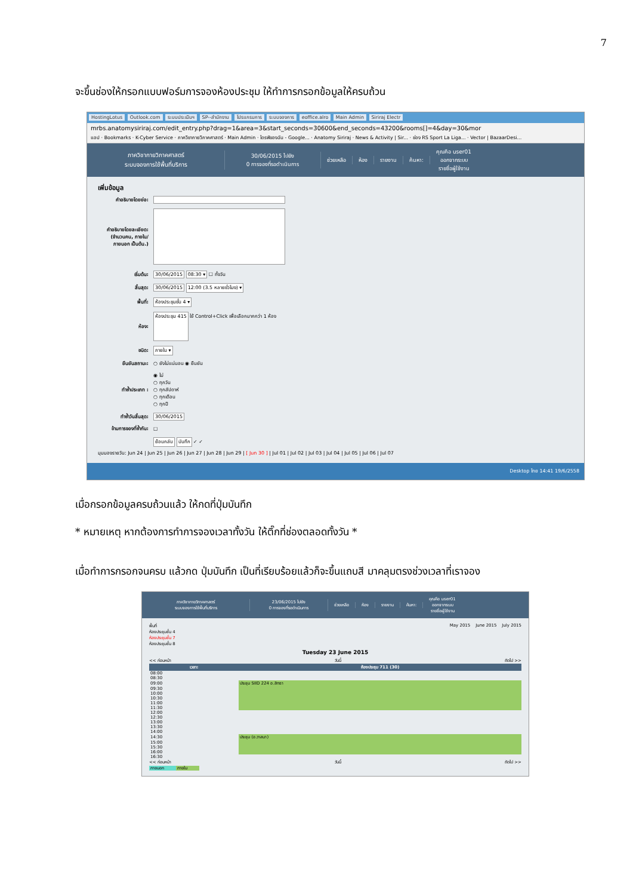7
จะขึ้นช่องให้กรอกแบบฟอร์มการจองห้องประชุม ให้ทำการกรอกข้อมูลให้ครบถ้วน
HostingLotus Outlook.com ระบบประเมินฯ SP--สำนักงาน โปรแกรมการ ระบบจองการ eoffice.alro Main Admin Siriraj Electr
mrbs.anatomysiriraj.com/edit_entry.php?drag=1&area=3&start_seconds=30600&end_seconds=43200&rooms[]=4&day=30&mor
แอป · Bookmarks · K-Cyber Service · ภาควิชากายวิภาคศาสตร์ · Main Admin · ไดรฟ์ของฉัน - Google... · Anatomy Siriraj · News & Activity | Sir... · ช่อง RS Sport La Liga... · Vector | BazaarDesi...
ภาควิชากายวิภาคศาสตร์
ระบบจองการใช้พื้นที่บริการ
30/06/2015 ไปยัง
0 การจองที่รอดำเนินการ
ช่วยเหลือ ห้อง รายงาน ค้นหา:
คุณคือ user01
ออกจากระบบ
รายชื่อผู้ใช้งาน
เพิ่มข้อมูล
| คำอธิบายโดยย่อ: | |
| คำอธิบายโดยละเอียด: (จำนวนคน, ภายใน/ภายนอก เป็นต้น.) | |
| เริ่มต้น: | 30/06/2015 08:30 ▾ ☐ ทั้งวัน |
| สิ้นสุด: | 30/06/2015 12:00 (3.5 หลายชั่วโมง) ▾ |
| พื้นที่: | ห้องประชุมชั้น 4 ▾ |
| ห้อง: | ห้องประชุม 415 ใช้ Control+Click เพื่อเลือกมากกว่า 1 ห้อง |
| ชนิด: | ภายใน ▾ |
| ยืนยันสถานะ: | ○ ยังไม่แน่นอน ◉ ยืนยัน |
| ทำซ้ำประเภท : | ◉ ไม่ ○ ทุกวัน ○ ทุกสัปดาห์ ○ ทุกเดือน ○ ทุกปี |
| ทำซ้ำวันสิ้นสุด: | 30/06/2015 |
| ข้ามการจองที่ซ้ำกัน: | ☐ |
| | ย้อนกลับ บันทึก ✓ ✓ |
มุมมองรายวัน: Jun 24 | Jun 25 | Jun 26 | Jun 27 | Jun 28 | Jun 29 | [ Jun 30 ] | Jul 01 | Jul 02 | Jul 03 | Jul 04 | Jul 05 | Jul 06 | Jul 07
Desktop ไทย 14:41 19/6/2558
เมื่อกรอกข้อมูลครบถ้วนแล้ว ให้กดที่ปุ่มบันทึก
* หมายเหตุ หากต้องการทำการจองเวลาทั้งวัน ให้ติ๊กที่ช่องตลอดทั้งวัน *
เมื่อทำการกรอกจนครบ แล้วกด ปุ่มบันทึก เป็นที่เรียบร้อยแล้วก็จะขึ้นแถบสี มาคลุมตรงช่วงเวลาที่เราจอง
ภาควิชากายวิภาคศาสตร์
ระบบจองการใช้พื้นที่บริการ
23/06/2015 ไปยัง
0 การจองที่รอดำเนินการ
ช่วยเหลือ ห้อง รายงาน ค้นหา:
คุณคือ user01
ออกจากระบบ
รายชื่อผู้ใช้งาน
พื้นที่
ห้องประชุมชั้น 4
ห้องประชุมชั้น 7
ห้องประชุมชั้น 8
May 2015 June 2015 July 2015
Tuesday 23 June 2015
<< ก่อนหน้า วันนี้ ถัดไป >>
| เวลา: | ห้องประชุม 711 (30) |
| --- | --- |
| 08:00 | |
| 08:30 | |
| 09:00 | ประชุม SIID 224 อ.สิทธา |
| 09:30 | |
| 10:00 | |
| 10:30 | |
| 11:00 | |
| 11:30 | |
| 12:00 | |
| 12:30 | |
| 13:00 | |
| 13:30 | |
| 14:00 | |
| 14:30 | ประชุม (อ.วาสนา) |
| 15:00 | |
| 15:30 | |
| 16:00 | |
| 16:30 | |
<< ก่อนหน้า วันนี้ ถัดไป >>
ภายนอก ภายใน